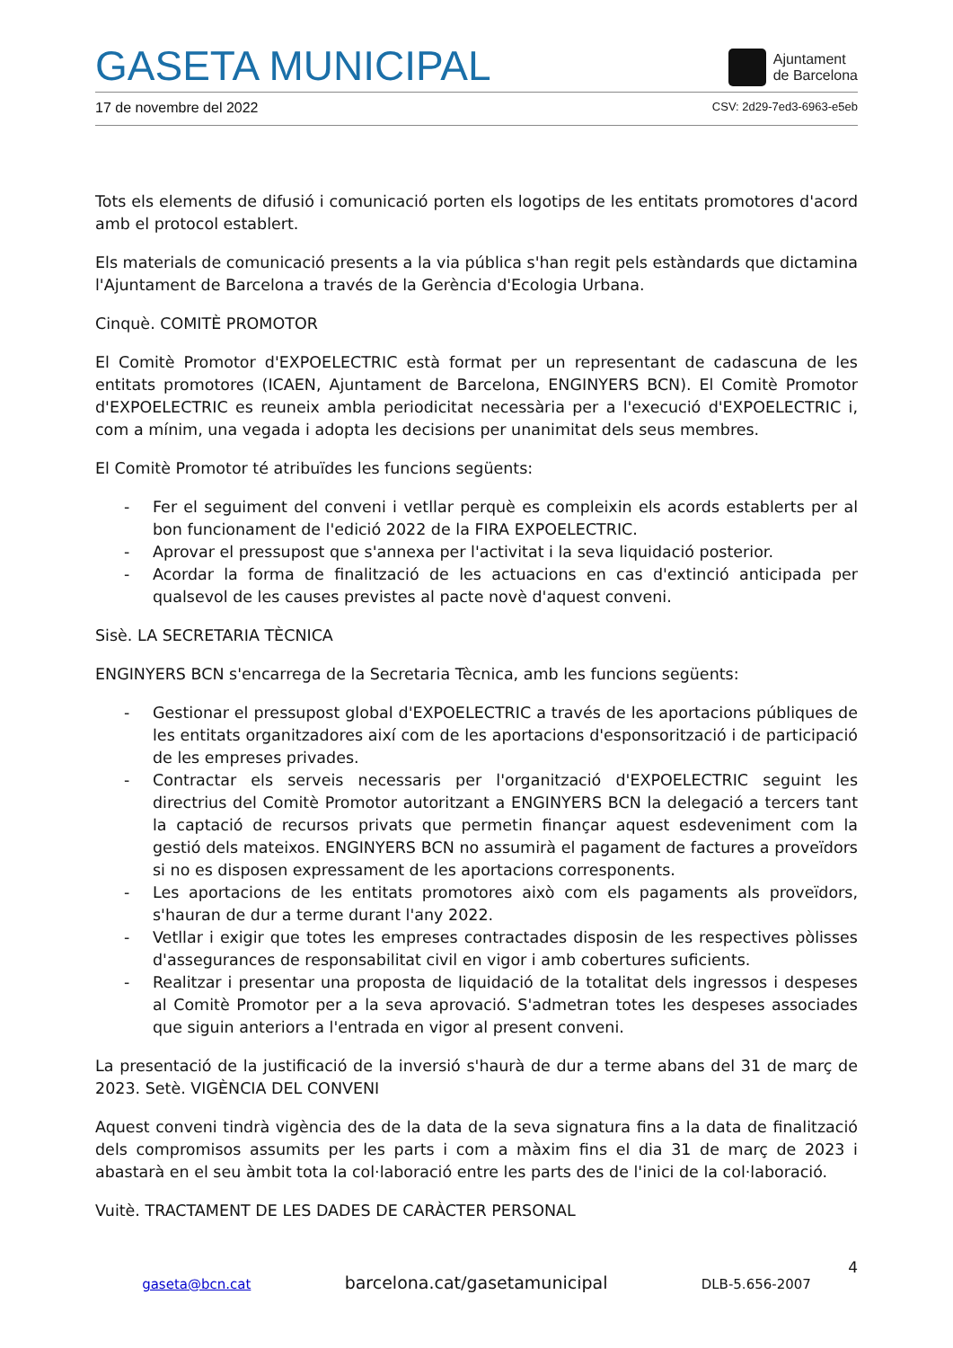GASETA MUNICIPAL
Ajuntament
de Barcelona
17 de novembre del 2022 CSV: 2d29-7ed3-6963-e5eb
Tots els elements de difusió i comunicació porten els logotips de les entitats promotores d'acord amb el protocol establert.
Els materials de comunicació presents a la via pública s'han regit pels estàndards que dictamina l'Ajuntament de Barcelona a través de la Gerència d'Ecologia Urbana.
Cinquè. COMITÈ PROMOTOR
El Comitè Promotor d'EXPOELECTRIC està format per un representant de cadascuna de les entitats promotores (ICAEN, Ajuntament de Barcelona, ENGINYERS BCN). El Comitè Promotor d'EXPOELECTRIC es reuneix ambla periodicitat necessària per a l'execució d'EXPOELECTRIC i, com a mínim, una vegada i adopta les decisions per unanimitat dels seus membres.
El Comitè Promotor té atribuïdes les funcions següents:
- Fer el seguiment del conveni i vetllar perquè es compleixin els acords establerts per al bon funcionament de l'edició 2022 de la FIRA EXPOELECTRIC.
- Aprovar el pressupost que s'annexa per l'activitat i la seva liquidació posterior.
- Acordar la forma de finalització de les actuacions en cas d'extinció anticipada per qualsevol de les causes previstes al pacte novè d'aquest conveni.
Sisè. LA SECRETARIA TÈCNICA
ENGINYERS BCN s'encarrega de la Secretaria Tècnica, amb les funcions següents:
- Gestionar el pressupost global d'EXPOELECTRIC a través de les aportacions públiques de les entitats organitzadores així com de les aportacions d'esponsorització i de participació de les empreses privades.
- Contractar els serveis necessaris per l'organització d'EXPOELECTRIC seguint les directrius del Comitè Promotor autoritzant a ENGINYERS BCN la delegació a tercers tant la captació de recursos privats que permetin finançar aquest esdeveniment com la gestió dels mateixos. ENGINYERS BCN no assumirà el pagament de factures a proveïdors si no es disposen expressament de les aportacions corresponents.
- Les aportacions de les entitats promotores això com els pagaments als proveïdors, s'hauran de dur a terme durant l'any 2022.
- Vetllar i exigir que totes les empreses contractades disposin de les respectives pòlisses d'assegurances de responsabilitat civil en vigor i amb cobertures suficients.
- Realitzar i presentar una proposta de liquidació de la totalitat dels ingressos i despeses al Comitè Promotor per a la seva aprovació. S'admetran totes les despeses associades que siguin anteriors a l'entrada en vigor al present conveni.
La presentació de la justificació de la inversió s'haurà de dur a terme abans del 31 de març de 2023. Setè. VIGÈNCIA DEL CONVENI
Aquest conveni tindrà vigència des de la data de la seva signatura fins a la data de finalització dels compromisos assumits per les parts i com a màxim fins el dia 31 de març de 2023 i abastarà en el seu àmbit tota la col·laboració entre les parts des de l'inici de la col·laboració.
Vuitè. TRACTAMENT DE LES DADES DE CARÀCTER PERSONAL
4
gaseta@bcn.cat barcelona.cat/gasetamunicipal DLB-5.656-2007